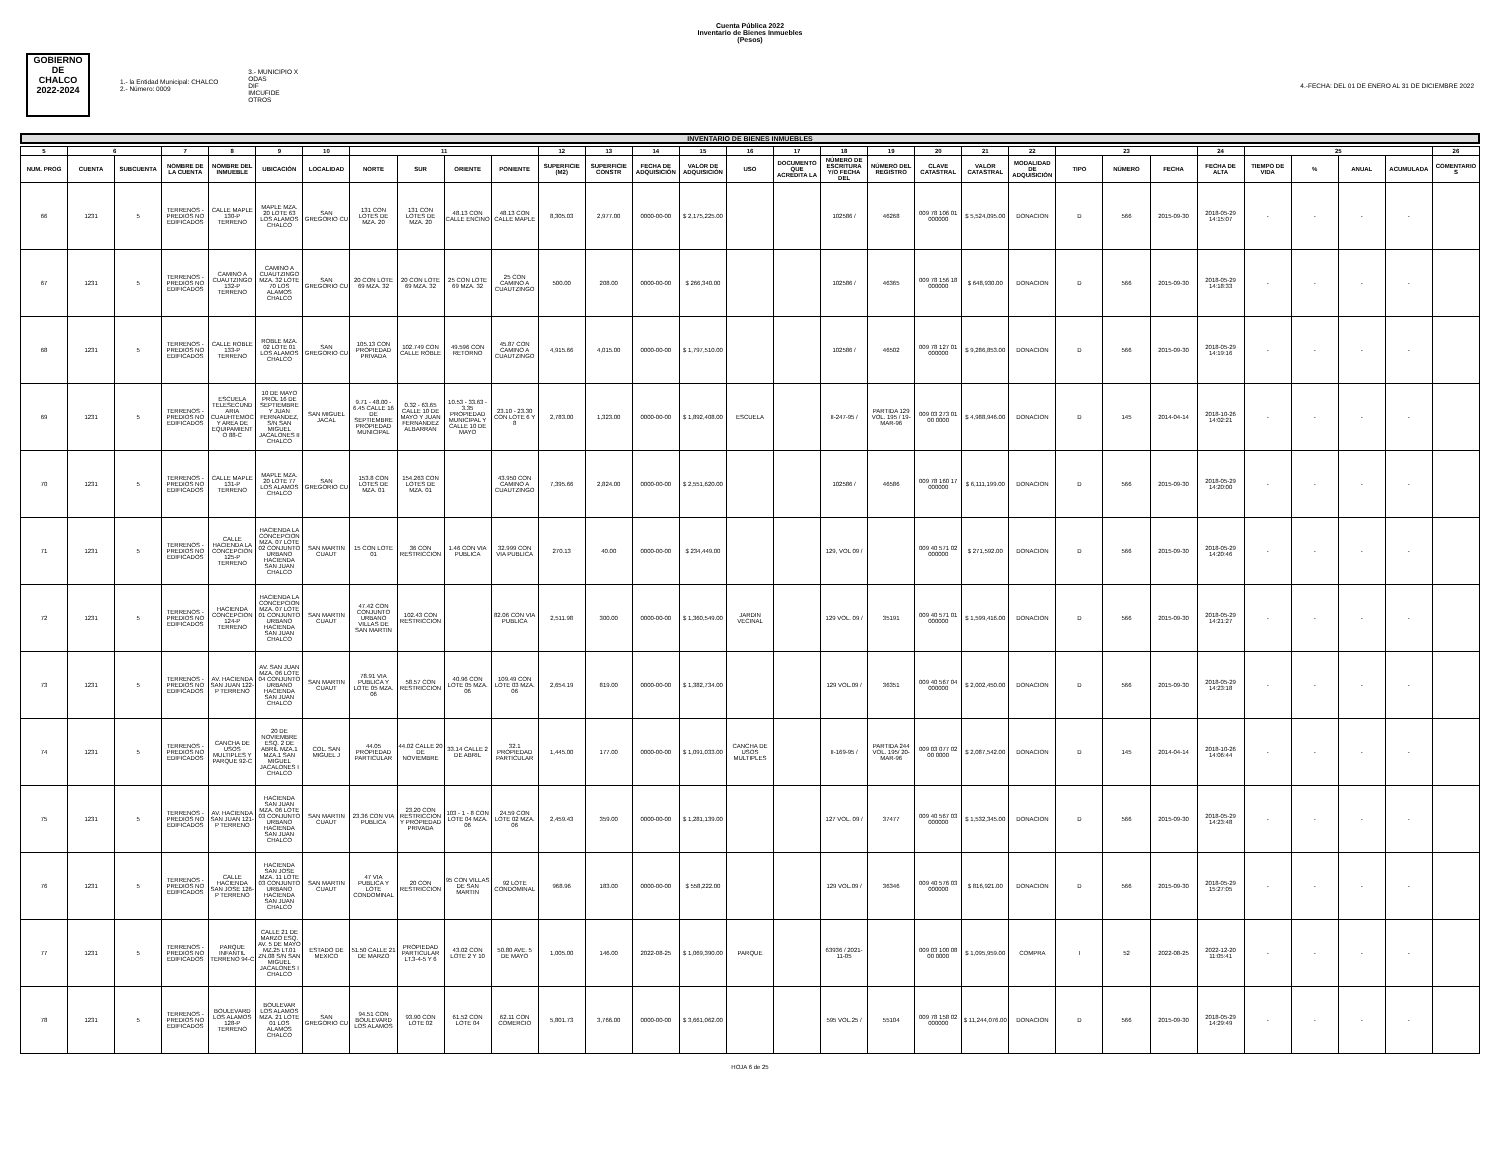Cuenta Pública 2022
Inventario de Bienes Inmuebles
(Pesos)
GOBIERNO DE
CHALCO
2022-2024
1.- la Entidad Municipal: CHALCO
2.- Número: 0009
3.- MUNICIPIO X
ODAS
DIF
IMCUFIDE
OTROS
4.-FECHA: DEL 01 DE ENERO AL 31 DE DICIEMBRE 2022
INVENTARIO DE BIENES INMUEBLES
| 5 | 6 | | 7 | 8 | 9 | 10 | 11 | | | | 12 | 13 | 14 | 15 | 16 | 17 | 18 | 19 | 20 | 21 | 22 | 23 | | | 24 | 25 | | | | 26 |
| --- | --- | --- | --- | --- | --- | --- | --- | --- | --- | --- | --- | --- | --- | --- | --- | --- | --- | --- | --- | --- | --- | --- | --- | --- | --- | --- | --- | --- | --- | --- |
| NUM. PROG | CUENTA | SUBCUENTA | NOMBRE DE LA CUENTA | NOMBRE DEL INMUEBLE | UBICACIÓN | LOCALIDAD | NORTE | SUR | ORIENTE | PONIENTE | SUPERFICIE (M2) | SUPERFICIE CONSTR | FECHA DE ADQUISICIÓN | VALOR DE ADQUISICIÓN | USO | DOCUMENTO QUE ACREDITA LA | NÚMERO DE ESCRITURA Y/O FECHA DEL | NÚMERO DEL REGISTRO | CLAVE CATASTRAL | VALOR CATASTRAL | MODALIDAD DE ADQUISICIÓN | TIPO | NÚMERO | FECHA | FECHA DE ALTA | TIEMPO DE VIDA | % | ANUAL | ACUMULADA | COMENTARIOS |
| 66 | 1231 | 5 | TERRENOS - PREDIOS NO EDIFICADOS | CALLE MAPLE 130-P TERRENO | MAPLE MZA. 20 LOTE 63 LOS ALAMOS CHALCO | SAN GREGORIO CU | 131 CON LOTES DE MZA. 20 | 131 CON LOTES DE MZA. 20 | 48.13 CON CALLE ENCINO | 48.13 CON CALLE MAPLE | 8,305.03 | 2,977.00 | 0000-00-00 | $ 2,175,225.00 | | | 102586 / | 46268 | 009 78 106 01 000000 | $ 5,524,095.00 | DONACION | D | 566 | 2015-09-30 | 2018-05-29 14:15:07 | - | - | - | - | |
| 67 | 1231 | 5 | TERRENOS - PREDIOS NO EDIFICADOS | CAMINO A CUAUTZINGO 132-P TERRENO | CAMINO A CUAUTZINGO MZA. 32 LOTE 70 LOS ALAMOS CHALCO | SAN GREGORIO CU | 20 CON LOTE 69 MZA. 32 | 20 CON LOTE 69 MZA. 32 | 25 CON LOTE 69 MZA. 32 | 25 CON CAMINO A CUAUTZINGO | 500.00 | 208.00 | 0000-00-00 | $ 266,340.00 | | | 102586 / | 46365 | 009 78 156 18 000000 | $ 648,930.00 | DONACION | D | 566 | 2015-09-30 | 2018-05-29 14:18:33 | - | - | - | - | |
| 68 | 1231 | 5 | TERRENOS - PREDIOS NO EDIFICADOS | CALLE ROBLE 133-P TERRENO | ROBLE MZA. 02 LOTE 01 LOS ALAMOS CHALCO | SAN GREGORIO CU | 105.13 CON PROPIEDAD PRIVADA | 102.749 CON CALLE ROBLE | 49.596 CON RETORNO | 45.87 CON CAMINO A CUAUTZINGO | 4,915.66 | 4,015.00 | 0000-00-00 | $ 1,797,510.00 | | | 102586 / | 46502 | 009 78 127 01 000000 | $ 9,286,853.00 | DONACION | D | 566 | 2015-09-30 | 2018-05-29 14:19:16 | - | - | - | - | |
| 69 | 1231 | 5 | TERRENOS - PREDIOS NO EDIFICADOS | ESCUELA TELESECUNDARIA CUAUHTEMOC Y AREA DE EQUIPAMIENTO 88-C | 10 DE MAYO PROL 16 DE SEPTIEMBRE Y JUAN FERNANDEZ, S/N SAN MIGUEL JACALONES II CHALCO | SAN MIGUEL JACAL | 9.71 - 48.00 - 6.45 CALLE 16 DE SEPTIEMBRE PROPIEDAD MUNICIPAL | 0.32 - 63.65 CALLE 10 DE MAYO Y JUAN FERNANDEZ ALBARRAN | 10.53 - 33.63 - 3.35 PROPIEDAD MUNICIPAL Y CALLE 10 DE MAYO | 23.10 - 23.30 CON LOTE 6 Y 8 | 2,783.00 | 1,323.00 | 0000-00-00 | $ 1,892,408.00 | ESCUELA | | II-247-95 / | PARTIDA 129 VOL. 195 / 19-MAR-96 | 009 03 273 01 00 0000 | $ 4,988,946.00 | DONACION | D | 145 | 2014-04-14 | 2018-10-26 14:02:21 | - | - | - | - | |
| 70 | 1231 | 5 | TERRENOS - PREDIOS NO EDIFICADOS | CALLE MAPLE 131-P TERRENO | MAPLE MZA. 20 LOTE 77 LOS ALAMOS CHALCO | SAN GREGORIO CU | 153.8 CON LOTES DE MZA. 01 | 154.263 CON LOTES DE MZA. 01 | | 43.950 CON CAMINO A CUAUTZINGO | 7,395.66 | 2,824.00 | 0000-00-00 | $ 2,551,620.00 | | | 102586 / | 46586 | 009 78 160 17 000000 | $ 6,111,199.00 | DONACION | D | 566 | 2015-09-30 | 2018-05-29 14:20:00 | - | - | - | - | |
| 71 | 1231 | 5 | TERRENOS - PREDIOS NO EDIFICADOS | CALLE HACIENDA LA CONCEPCION 125-P TERRENO | HACIENDA LA CONCEPCION MZA. 07 LOTE 02 CONJUNTO URBANO HACIENDA SAN JUAN CHALCO | SAN MARTIN CUAUT | 15 CON LOTE 01 | 36 CON RESTRICCION | 1.46 CON VIA PUBLICA | 32.999 CON VIA PUBLICA | 270.13 | 40.00 | 0000-00-00 | $ 234,449.00 | | | 129, VOL 09 / | | 009 40 571 02 000000 | $ 271,592.00 | DONACION | D | 566 | 2015-09-30 | 2018-05-29 14:20:46 | - | - | - | - | |
| 72 | 1231 | 5 | TERRENOS - PREDIOS NO EDIFICADOS | HACIENDA CONCEPCION 124-P TERRENO | HACIENDA LA CONCEPCION MZA. 07 LOTE 01 CONJUNTO URBANO HACIENDA SAN JUAN CHALCO | SAN MARTIN CUAUT | 47.42 CON CONJUNTO URBANO VILLAS DE SAN MARTIN | 102.43 CON RESTRICCION | | 82.06 CON VIA PUBLICA | 2,511.98 | 300.00 | 0000-00-00 | $ 1,360,549.00 | JARDIN VECINAL | | 129 VOL. 09 / | 35191 | 009 40 571 01 000000 | $ 1,599,416.00 | DONACION | D | 566 | 2015-09-30 | 2018-05-29 14:21:27 | - | - | - | - | |
| 73 | 1231 | 5 | TERRENOS - PREDIOS NO EDIFICADOS | AV. HACIENDA SAN JUAN 122-P TERRENO | AV. SAN JUAN MZA. 06 LOTE 04 CONJUNTO URBANO HACIENDA SAN JUAN CHALCO | SAN MARTIN CUAUT | 78.91 VIA PUBLICA Y LOTE 05 MZA. 06 | 58.57 CON RESTRICCION | 40.96 CON LOTE 05 MZA. 06 | 109.49 CON LOTE 03 MZA. 06 | 2,654.19 | 819.00 | 0000-00-00 | $ 1,382,734.00 | | | 129 VOL.09 / | 36351 | 009 40 567 04 000000 | $ 2,002,450.00 | DONACION | D | 566 | 2015-09-30 | 2018-05-29 14:23:18 | - | - | - | - | |
| 74 | 1231 | 5 | TERRENOS - PREDIOS NO EDIFICADOS | CANCHA DE USOS MULTIPLES Y PARQUE 92-C | 20 DE NOVIEMBRE ESQ. 2 DE ABRIL MZA.1 MZA.1 SAN MIGUEL JACALONES I CHALCO | COL. SAN MIGUEL J | 44.05 PROPIEDAD PARTICULAR | 44.02 CALLE 20 DE NOVIEMBRE | 33.14 CALLE 2 DE ABRIL | 32.1 PROPIEDAD PARTICULAR | 1,445.00 | 177.00 | 0000-00-00 | $ 1,091,033.00 | CANCHA DE USOS MULTIPLES | | II-169-95 / | PARTIDA 244 VOL. 195/ 20-MAR-96 | 009 03 077 02 00 0000 | $ 2,087,542.00 | DONACION | D | 145 | 2014-04-14 | 2018-10-26 14:06:44 | - | - | - | - | |
| 75 | 1231 | 5 | TERRENOS - PREDIOS NO EDIFICADOS | AV. HACIENDA SAN JUAN 121-P TERRENO | HACIENDA SAN JUAN MZA. 06 LOTE 03 CONJUNTO URBANO HACIENDA SAN JUAN CHALCO | SAN MARTIN CUAUT | 23.36 CON VIA PUBLICA | 23.20 CON RESTRICCION Y PROPIEDAD PRIVADA | 103 - 1 - 8 CON LOTE 04 MZA. 06 | 24.59 CON LOTE 02 MZA. 06 | 2,459.43 | 359.00 | 0000-00-00 | $ 1,281,139.00 | | | 127 VOL. 09 / | 37477 | 009 40 567 03 000000 | $ 1,532,345.00 | DONACION | D | 566 | 2015-09-30 | 2018-05-29 14:23:48 | - | - | - | - | |
| 76 | 1231 | 5 | TERRENOS - PREDIOS NO EDIFICADOS | CALLE HACIENDA SAN JOSE 126-P TERRENO | HACIENDA SAN JOSE MZA. 11 LOTE 03 CONJUNTO URBANO HACIENDA SAN JUAN CHALCO | SAN MARTIN CUAUT | 47 VIA PUBLICA Y LOTE CONDOMINAL | 20 CON RESTRICCION | 95 CON VILLAS DE SAN MARTIN | 92 LOTE CONDOMINAL | 968.96 | 183.00 | 0000-00-00 | $ 558,222.00 | | | 129 VOL.09 / | 36346 | 009 40 576 03 000000 | $ 816,921.00 | DONACION | D | 566 | 2015-09-30 | 2018-05-29 15:27:05 | - | - | - | - | |
| 77 | 1231 | 5 | TERRENOS - PREDIOS NO EDIFICADOS | PARQUE INFANTIL TERRENO 94-C | CALLE 21 DE MARZO ESQ. AV. 5 DE MAYO MZ.25 LT.01 ZN.08 S/N SAN MIGUEL JACALONES I CHALCO | ESTADO DE MEXICO | 51.50 CALLE 21 DE MARZO | PROPIEDAD PARTICULAR LT.3-4-5 Y 6 | 43.02 CON LOTE 2 Y 10 | 50.80 AVE. 5 DE MAYO | 1,005.00 | 146.00 | 2022-08-25 | $ 1,069,390.00 | PARQUE | | 63936 / 2021-11-05 | | 009 03 100 08 00 0000 | $ 1,095,959.00 | COMPRA | I | 52 | 2022-08-25 | 2022-12-20 11:05:41 | - | - | - | - | |
| 78 | 1231 | 5 | TERRENOS - PREDIOS NO EDIFICADOS | BOULEVARD LOS ALAMOS 128-P TERRENO | BOULEVAR LOS ALAMOS MZA. 21 LOTE 01 LOS ALAMOS CHALCO | SAN GREGORIO CU | 94.51 CON BOULEVARD LOS ALAMOS | 93.90 CON LOTE 02 | 61.52 CON LOTE 04 | 62.11 CON COMERCIO | 5,801.73 | 3,766.00 | 0000-00-00 | $ 3,661,062.00 | | | 595 VOL.25 / | 55104 | 009 78 158 02 000000 | $ 11,244,076.00 | DONACION | D | 566 | 2015-09-30 | 2018-05-29 14:29:49 | - | - | - | - | |
HOJA 6 de 25